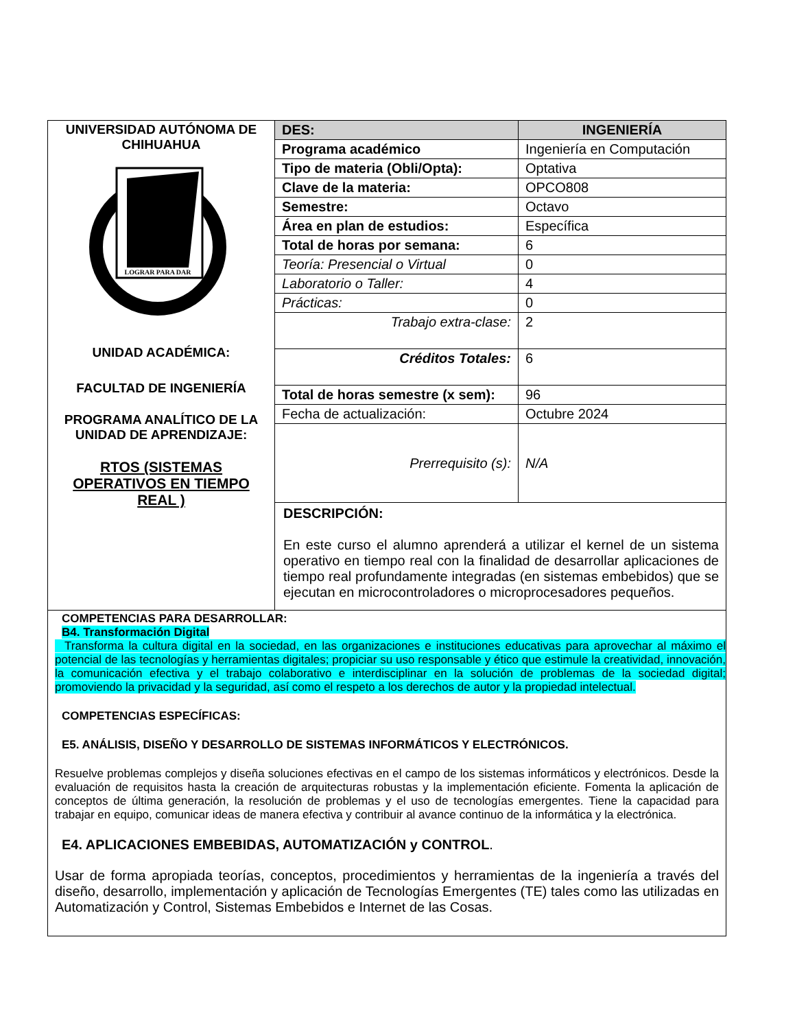| UNIVERSIDAD AUTÓNOMA DE CHIHUAHUA LOGRAR PARA DAR UNIDAD ACADÉMICA: FACULTAD DE INGENIERÍA PROGRAMA ANALÍTICO DE LA UNIDAD DE APRENDIZAJE: RTOS (SISTEMAS OPERATIVOS EN TIEMPO REAL ) | DES: | INGENIERÍA |
| | Programa académico | Ingeniería en Computación |
| | Tipo de materia (Obli/Opta): | Optativa |
| | Clave de la materia: | OPCO808 |
| | Semestre: | Octavo |
| | Área en plan de estudios: | Específica |
| | Total de horas por semana: | 6 |
| | Teoría: Presencial o Virtual | 0 |
| | Laboratorio o Taller: | 4 |
| | Prácticas: | 0 |
| | Trabajo extra-clase: | 2 |
| | Créditos Totales: | 6 |
| | Total de horas semestre (x sem): | 96 |
| | Fecha de actualización: | Octubre 2024 |
| | Prerrequisito (s): | N/A |
| | DESCRIPCIÓN: En este curso el alumno aprenderá a utilizar el kernel de un sistema operativo en tiempo real con la finalidad de desarrollar aplicaciones de tiempo real profundamente integradas (en sistemas embebidos) que se ejecutan en microcontroladores o microprocesadores pequeños. | |
| COMPETENCIAS PARA DESARROLLAR: B4. Transformación Digital Transforma la cultura digital en la sociedad, en las organizaciones e instituciones educativas para aprovechar al máximo el potencial de las tecnologías y herramientas digitales; propiciar su uso responsable y ético que estimule la creatividad, innovación, la comunicación efectiva y el trabajo colaborativo e interdisciplinar en la solución de problemas de la sociedad digital; promoviendo la privacidad y la seguridad, así como el respeto a los derechos de autor y la propiedad intelectual. COMPETENCIAS ESPECÍFICAS: E5. ANÁLISIS, DISEÑO Y DESARROLLO DE SISTEMAS INFORMÁTICOS Y ELECTRÓNICOS. Resuelve problemas complejos y diseña soluciones efectivas en el campo de los sistemas informáticos y electrónicos. Desde la evaluación de requisitos hasta la creación de arquitecturas robustas y la implementación eficiente. Fomenta la aplicación de conceptos de última generación, la resolución de problemas y el uso de tecnologías emergentes. Tiene la capacidad para trabajar en equipo, comunicar ideas de manera efectiva y contribuir al avance continuo de la informática y la electrónica. E4. APLICACIONES EMBEBIDAS, AUTOMATIZACIÓN y CONTROL . Usar de forma apropiada teorías, conceptos, procedimientos y herramientas de la ingeniería a través del diseño, desarrollo, implementación y aplicación de Tecnologías Emergentes (TE) tales como las utilizadas en Automatización y Control, Sistemas Embebidos e Internet de las Cosas. | | |